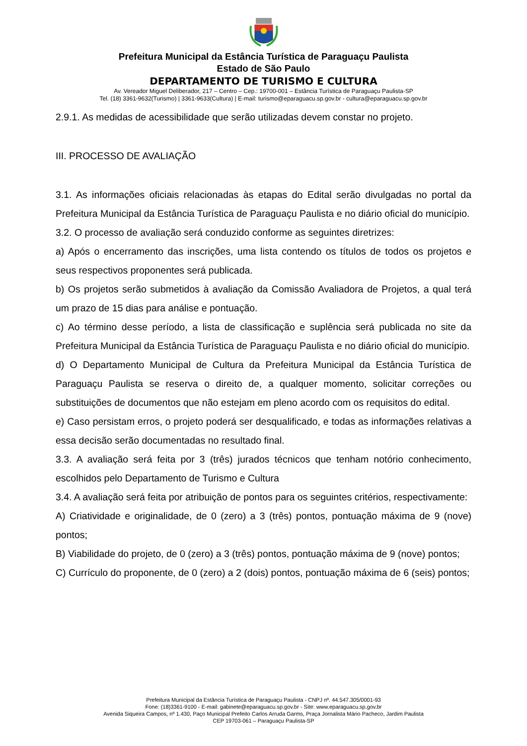Prefeitura Municipal da Estância Turística de Paraguaçu Paulista
Estado de São Paulo
DEPARTAMENTO DE TURISMO E CULTURA
Av. Vereador Miguel Deliberador, 217 – Centro – Cep.: 19700-001 – Estância Turística de Paraguaçu Paulista-SP
Tel. (18) 3361-9632(Turismo) | 3361-9633(Cultura) | E-mail: turismo@eparaguacu.sp.gov.br - cultura@eparaguacu.sp.gov.br
2.9.1. As medidas de acessibilidade que serão utilizadas devem constar no projeto.
III. PROCESSO DE AVALIAÇÃO
3.1. As informações oficiais relacionadas às etapas do Edital serão divulgadas no portal da Prefeitura Municipal da Estância Turística de Paraguaçu Paulista e no diário oficial do município.
3.2. O processo de avaliação será conduzido conforme as seguintes diretrizes:
a) Após o encerramento das inscrições, uma lista contendo os títulos de todos os projetos e seus respectivos proponentes será publicada.
b) Os projetos serão submetidos à avaliação da Comissão Avaliadora de Projetos, a qual terá um prazo de 15 dias para análise e pontuação.
c) Ao término desse período, a lista de classificação e suplência será publicada no site da Prefeitura Municipal da Estância Turística de Paraguaçu Paulista e no diário oficial do município.
d) O Departamento Municipal de Cultura da Prefeitura Municipal da Estância Turística de Paraguaçu Paulista se reserva o direito de, a qualquer momento, solicitar correções ou substituições de documentos que não estejam em pleno acordo com os requisitos do edital.
e) Caso persistam erros, o projeto poderá ser desqualificado, e todas as informações relativas a essa decisão serão documentadas no resultado final.
3.3. A avaliação será feita por 3 (três) jurados técnicos que tenham notório conhecimento, escolhidos pelo Departamento de Turismo e Cultura
3.4. A avaliação será feita por atribuição de pontos para os seguintes critérios, respectivamente:
A) Criatividade e originalidade, de 0 (zero) a 3 (três) pontos, pontuação máxima de 9 (nove) pontos;
B) Viabilidade do projeto, de 0 (zero) a 3 (três) pontos, pontuação máxima de 9 (nove) pontos;
C) Currículo do proponente, de 0 (zero) a 2 (dois) pontos, pontuação máxima de 6 (seis) pontos;
Prefeitura Municipal da Estância Turística de Paraguaçu Paulista - CNPJ nº. 44.547.305/0001-93
Fone: (18)3361-9100 - E-mail: gabinete@eparaguacu.sp.gov.br - Site: www.eparaguacu.sp.gov.br
Avenida Siqueira Campos, nº 1.430, Paço Municipal Prefeito Carlos Arruda Garms, Praça Jornalista Mário Pacheco, Jardim Paulista
CEP 19703-061 – Paraguaçu Paulista-SP